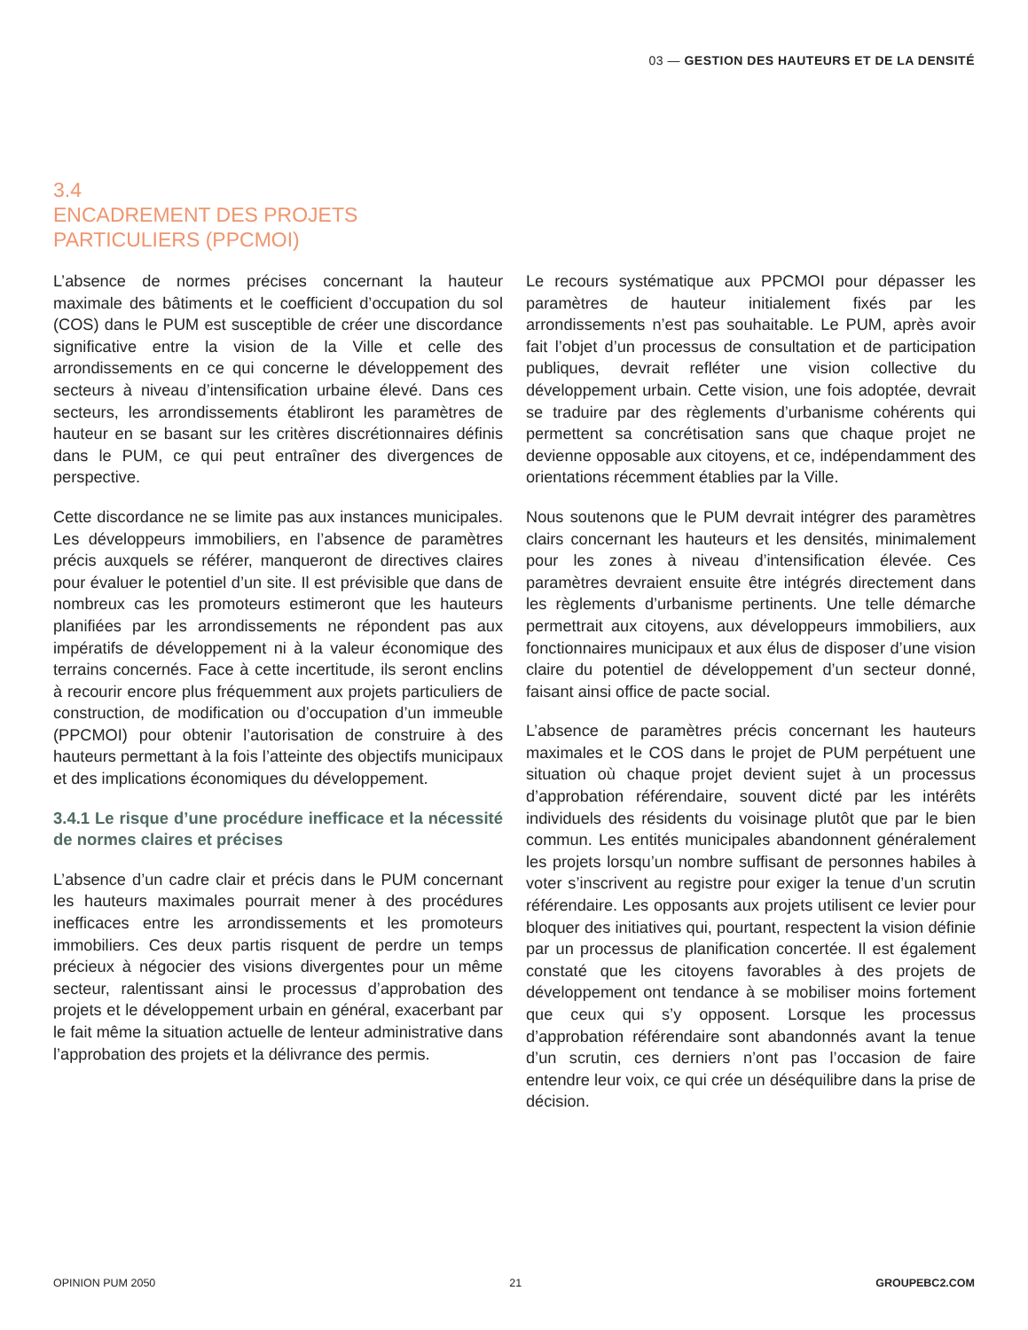03 — GESTION DES HAUTEURS ET DE LA DENSITÉ
3.4
ENCADREMENT DES PROJETS
PARTICULIERS (PPCMOI)
L’absence de normes précises concernant la hauteur maximale des bâtiments et le coefficient d’occupation du sol (COS) dans le PUM est susceptible de créer une discordance significative entre la vision de la Ville et celle des arrondissements en ce qui concerne le développement des secteurs à niveau d’intensification urbaine élevé. Dans ces secteurs, les arrondissements établiront les paramètres de hauteur en se basant sur les critères discrétionnaires définis dans le PUM, ce qui peut entraîner des divergences de perspective.
Cette discordance ne se limite pas aux instances municipales. Les développeurs immobiliers, en l’absence de paramètres précis auxquels se référer, manqueront de directives claires pour évaluer le potentiel d’un site. Il est prévisible que dans de nombreux cas les promoteurs estimeront que les hauteurs planifiées par les arrondissements ne répondent pas aux impératifs de développement ni à la valeur économique des terrains concernés. Face à cette incertitude, ils seront enclins à recourir encore plus fréquemment aux projets particuliers de construction, de modification ou d’occupation d’un immeuble (PPCMOI) pour obtenir l’autorisation de construire à des hauteurs permettant à la fois l’atteinte des objectifs municipaux et des implications économiques du développement.
3.4.1 Le risque d’une procédure inefficace et la nécessité de normes claires et précises
L’absence d’un cadre clair et précis dans le PUM concernant les hauteurs maximales pourrait mener à des procédures inefficaces entre les arrondissements et les promoteurs immobiliers. Ces deux partis risquent de perdre un temps précieux à négocier des visions divergentes pour un même secteur, ralentissant ainsi le processus d’approbation des projets et le développement urbain en général, exacerbant par le fait même la situation actuelle de lenteur administrative dans l’approbation des projets et la délivrance des permis.
Le recours systématique aux PPCMOI pour dépasser les paramètres de hauteur initialement fixés par les arrondissements n’est pas souhaitable. Le PUM, après avoir fait l’objet d’un processus de consultation et de participation publiques, devrait refléter une vision collective du développement urbain. Cette vision, une fois adoptée, devrait se traduire par des règlements d’urbanisme cohérents qui permettent sa concrétisation sans que chaque projet ne devienne opposable aux citoyens, et ce, indépendamment des orientations récemment établies par la Ville.
Nous soutenons que le PUM devrait intégrer des paramètres clairs concernant les hauteurs et les densités, minimalement pour les zones à niveau d’intensification élevée. Ces paramètres devraient ensuite être intégrés directement dans les règlements d’urbanisme pertinents. Une telle démarche permettrait aux citoyens, aux développeurs immobiliers, aux fonctionnaires municipaux et aux élus de disposer d’une vision claire du potentiel de développement d’un secteur donné, faisant ainsi office de pacte social.
L’absence de paramètres précis concernant les hauteurs maximales et le COS dans le projet de PUM perpétuent une situation où chaque projet devient sujet à un processus d’approbation référendaire, souvent dicté par les intérêts individuels des résidents du voisinage plutôt que par le bien commun. Les entités municipales abandonnent généralement les projets lorsqu’un nombre suffisant de personnes habiles à voter s’inscrivent au registre pour exiger la tenue d’un scrutin référendaire. Les opposants aux projets utilisent ce levier pour bloquer des initiatives qui, pourtant, respectent la vision définie par un processus de planification concertée. Il est également constaté que les citoyens favorables à des projets de développement ont tendance à se mobiliser moins fortement que ceux qui s’y opposent. Lorsque les processus d’approbation référendaire sont abandonnés avant la tenue d’un scrutin, ces derniers n’ont pas l’occasion de faire entendre leur voix, ce qui crée un déséquilibre dans la prise de décision.
OPINION PUM 2050 21 GROUPEBC2.COM